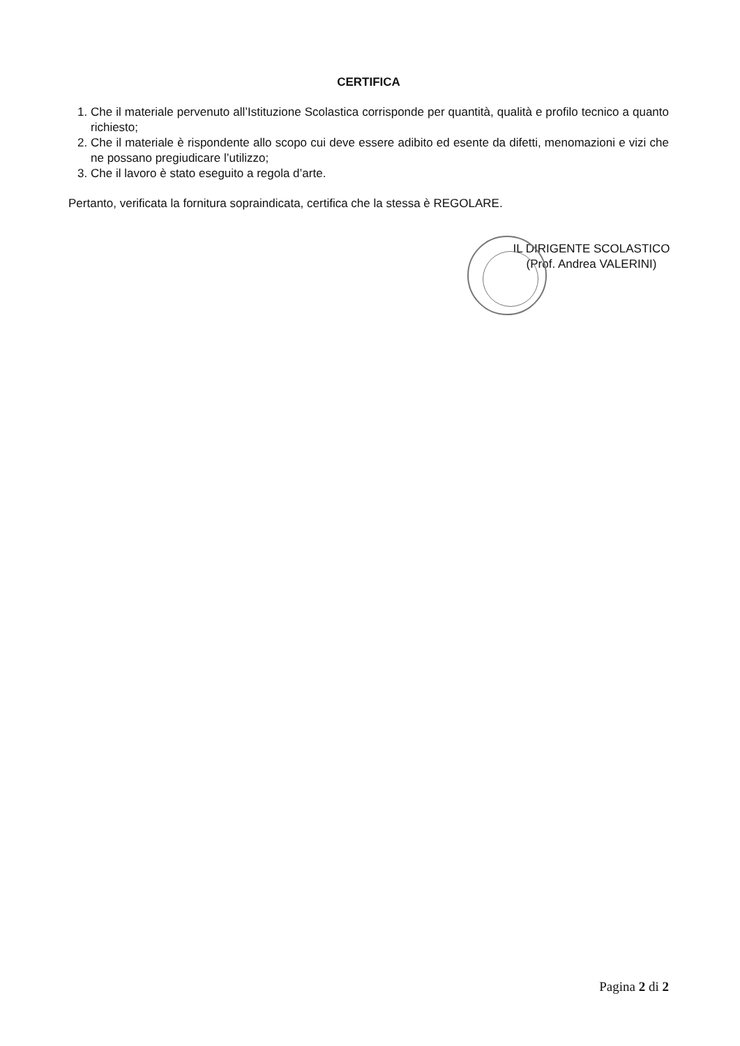CERTIFICA
1. Che il materiale pervenuto all’Istituzione Scolastica corrisponde per quantità, qualità e profilo tecnico a quanto richiesto;
2. Che il materiale è rispondente allo scopo cui deve essere adibito ed esente da difetti, menomazioni e vizi che ne possano pregiudicare l’utilizzo;
3. Che il lavoro è stato eseguito a regola d’arte.
Pertanto, verificata la fornitura sopraindicata, certifica che la stessa è REGOLARE.
IL DIRIGENTE SCOLASTICO
(Prof. Andrea VALERINI)
Pagina 2 di 2